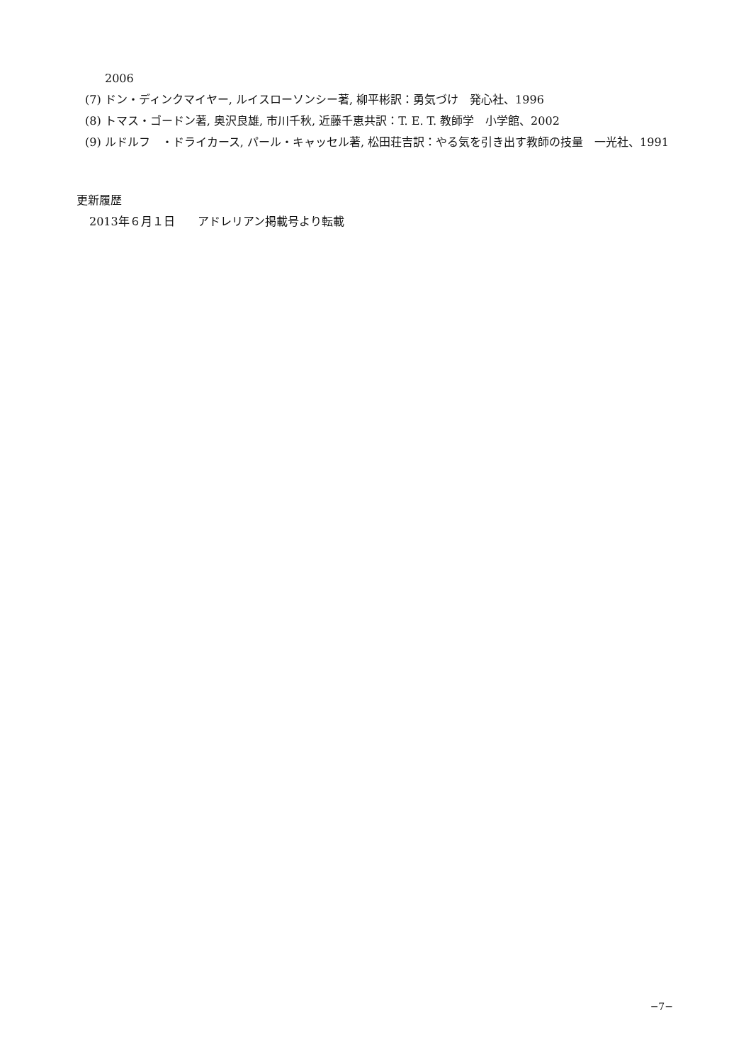2006
(7) ドン・ディンクマイヤー, ルイスローソンシー著, 柳平彬訳：勇気づけ　発心社、1996
(8) トマス・ゴードン著, 奥沢良雄, 市川千秋, 近藤千恵共訳：T. E. T. 教師学　小学館、2002
(9) ルドルフ　・ドライカース, パール・キャッセル著, 松田荘吉訳：やる気を引き出す教師の技量　一光社、1991
更新履歴
2013年６月１日　　アドレリアン掲載号より転載
−7−